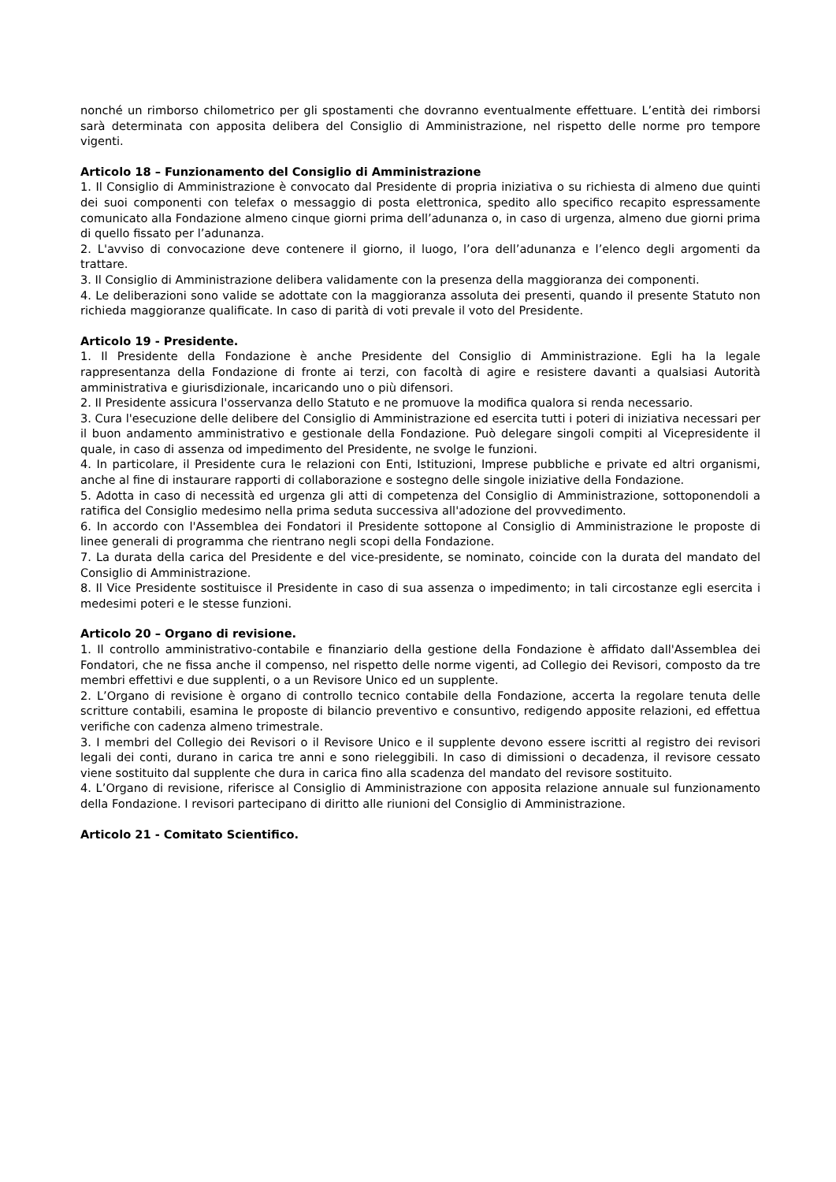nonché un rimborso chilometrico per gli spostamenti che dovranno eventualmente effettuare. L’entità dei rimborsi sarà determinata con apposita delibera del Consiglio di Amministrazione, nel rispetto delle norme pro tempore vigenti.
Articolo 18 – Funzionamento del Consiglio di Amministrazione
1. Il Consiglio di Amministrazione è convocato dal Presidente di propria iniziativa o su richiesta di almeno due quinti dei suoi componenti con telefax o messaggio di posta elettronica, spedito allo specifico recapito espressamente comunicato alla Fondazione almeno cinque giorni prima dell’adunanza o, in caso di urgenza, almeno due giorni prima di quello fissato per l’adunanza.
2. L'avviso di convocazione deve contenere il giorno, il luogo, l’ora dell’adunanza e l’elenco degli argomenti da trattare.
3. Il Consiglio di Amministrazione delibera validamente con la presenza della maggioranza dei componenti.
4. Le deliberazioni sono valide se adottate con la maggioranza assoluta dei presenti, quando il presente Statuto non richieda maggioranze qualificate. In caso di parità di voti prevale il voto del Presidente.
Articolo 19 - Presidente.
1. Il Presidente della Fondazione è anche Presidente del Consiglio di Amministrazione. Egli ha la legale rappresentanza della Fondazione di fronte ai terzi, con facoltà di agire e resistere davanti a qualsiasi Autorità amministrativa e giurisdizionale, incaricando uno o più difensori.
2. Il Presidente assicura l'osservanza dello Statuto e ne promuove la modifica qualora si renda necessario.
3. Cura l'esecuzione delle delibere del Consiglio di Amministrazione ed esercita tutti i poteri di iniziativa necessari per il buon andamento amministrativo e gestionale della Fondazione. Può delegare singoli compiti al Vicepresidente il quale, in caso di assenza od impedimento del Presidente, ne svolge le funzioni.
4. In particolare, il Presidente cura le relazioni con Enti, Istituzioni, Imprese pubbliche e private ed altri organismi, anche al fine di instaurare rapporti di collaborazione e sostegno delle singole iniziative della Fondazione.
5. Adotta in caso di necessità ed urgenza gli atti di competenza del Consiglio di Amministrazione, sottoponendoli a ratifica del Consiglio medesimo nella prima seduta successiva all'adozione del provvedimento.
6. In accordo con l'Assemblea dei Fondatori il Presidente sottopone al Consiglio di Amministrazione le proposte di linee generali di programma che rientrano negli scopi della Fondazione.
7. La durata della carica del Presidente e del vice-presidente, se nominato, coincide con la durata del mandato del Consiglio di Amministrazione.
8. Il Vice Presidente sostituisce il Presidente in caso di sua assenza o impedimento; in tali circostanze egli esercita i medesimi poteri e le stesse funzioni.
Articolo 20 – Organo di revisione.
1. Il controllo amministrativo-contabile e finanziario della gestione della Fondazione è affidato dall'Assemblea dei Fondatori, che ne fissa anche il compenso, nel rispetto delle norme vigenti, ad Collegio dei Revisori, composto da tre membri effettivi e due supplenti, o a un Revisore Unico ed un supplente.
2. L’Organo di revisione è organo di controllo tecnico contabile della Fondazione, accerta la regolare tenuta delle scritture contabili, esamina le proposte di bilancio preventivo e consuntivo, redigendo apposite relazioni, ed effettua verifiche con cadenza almeno trimestrale.
3. I membri del Collegio dei Revisori o il Revisore Unico e il supplente devono essere iscritti al registro dei revisori legali dei conti, durano in carica tre anni e sono rieleggibili. In caso di dimissioni o decadenza, il revisore cessato viene sostituito dal supplente che dura in carica fino alla scadenza del mandato del revisore sostituito.
4. L’Organo di revisione, riferisce al Consiglio di Amministrazione con apposita relazione annuale sul funzionamento della Fondazione. I revisori partecipano di diritto alle riunioni del Consiglio di Amministrazione.
Articolo 21 - Comitato Scientifico.